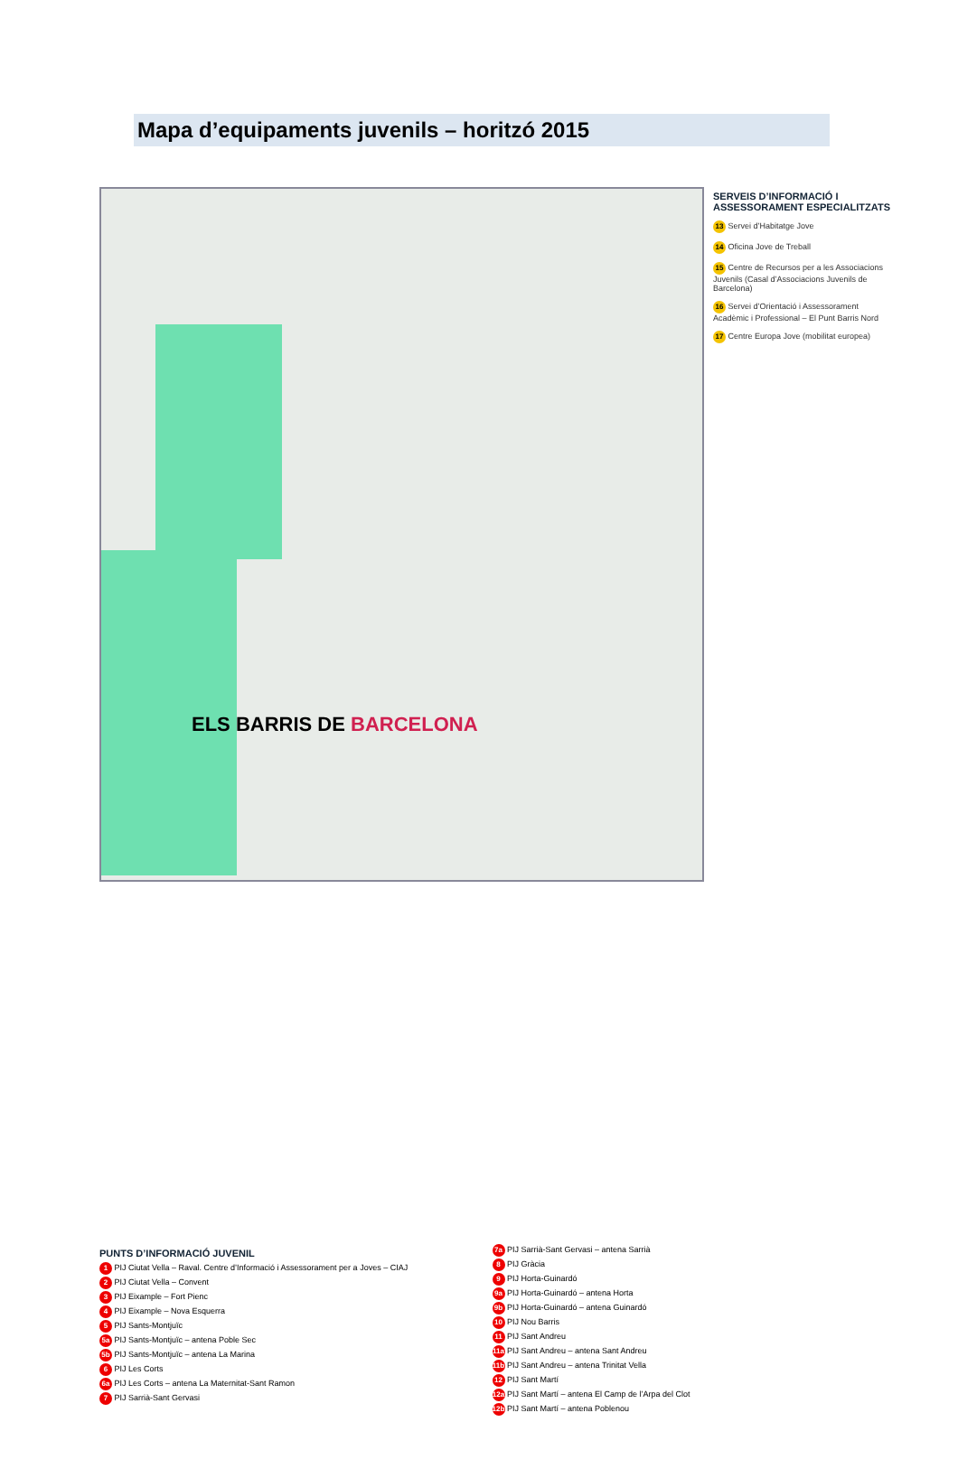Mapa d’equipaments juvenils – horitzó 2015
ELS BARRIS DE BARCELONA
SERVEIS D’INFORMACIÓ I ASSESSORAMENT ESPECIALITZATS
13 Servei d’Habitatge Jove
14 Oficina Jove de Treball
15 Centre de Recursos per a les Associacions Juvenils (Casal d’Associacions Juvenils de Barcelona)
16 Servei d’Orientació i Assessorament Acadèmic i Professional – El Punt Barris Nord
17 Centre Europa Jove (mobilitat europea)
PUNTS D’INFORMACIÓ JUVENIL
1 PIJ Ciutat Vella – Raval. Centre d’Informació i Assessorament per a Joves – CIAJ
2 PIJ Ciutat Vella – Convent
3 PIJ Eixample – Fort Pienc
4 PIJ Eixample – Nova Esquerra
5 PIJ Sants-Montjuïc
5a PIJ Sants-Montjuïc – antena Poble Sec
5b PIJ Sants-Montjuïc – antena La Marina
6 PIJ Les Corts
6a PIJ Les Corts – antena La Maternitat-Sant Ramon
7 PIJ Sarrià-Sant Gervasi
7a PIJ Sarrià-Sant Gervasi – antena Sarrià
8 PIJ Gràcia
9 PIJ Horta-Guinardó
9a PIJ Horta-Guinardó – antena Horta
9b PIJ Horta-Guinardó – antena Guinardó
10 PIJ Nou Barris
11 PIJ Sant Andreu
11a PIJ Sant Andreu – antena Sant Andreu
11b PIJ Sant Andreu – antena Trinitat Vella
12 PIJ Sant Martí
12a PIJ Sant Martí – antena El Camp de l’Arpa del Clot
12b PIJ Sant Martí – antena Poblenou